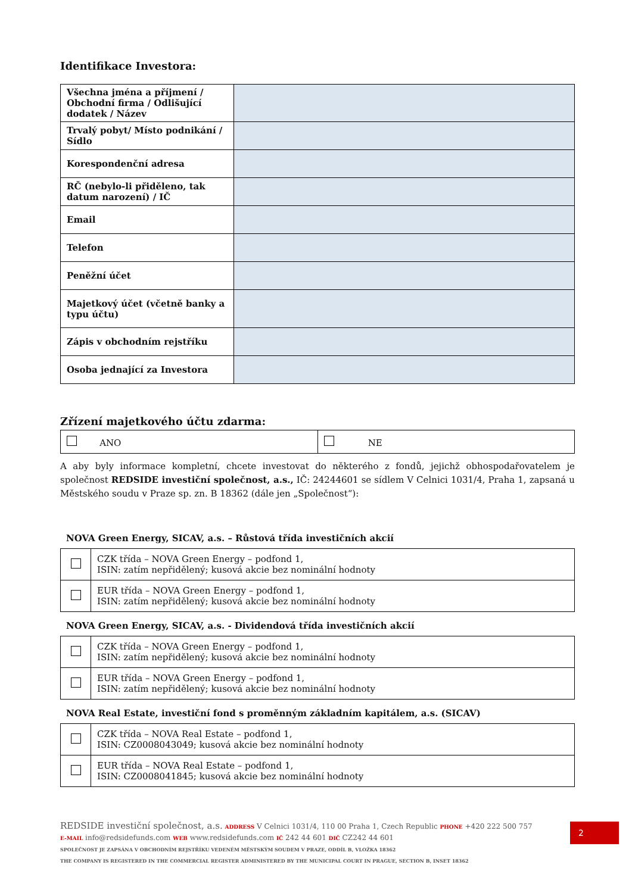Identifikace Investora:
| Všechna jména a příjmení / Obchodní firma / Odlišující dodatek / Název | |
| Trvalý pobyt/ Místo podnikání / Sídlo | |
| Korespondenční adresa | |
| RČ (nebylo-li přiděleno, tak datum narození) / IČ | |
| Email | |
| Telefon | |
| Peněžní účet | |
| Majetkový účet (včetně banky a typu účtu) | |
| Zápis v obchodním rejstříku | |
| Osoba jednající za Investora | |
Zřízení majetkového účtu zdarma:
| ANO | NE |
A aby byly informace kompletní, chcete investovat do některého z fondů, jejichž obhospodařovatelem je společnost REDSIDE investiční společnost, a.s., IČ: 24244601 se sídlem V Celnici 1031/4, Praha 1, zapsaná u Městského soudu v Praze sp. zn. B 18362 (dále jen „Společnost“):
NOVA Green Energy, SICAV, a.s. – Růstová třída investičních akcií
| | CZK třída – NOVA Green Energy – podfond 1, ISIN: zatím nepřidělený; kusová akcie bez nominální hodnoty |
| | EUR třída – NOVA Green Energy – podfond 1, ISIN: zatím nepřidělený; kusová akcie bez nominální hodnoty |
NOVA Green Energy, SICAV, a.s. - Dividendová třída investičních akcií
| | CZK třída – NOVA Green Energy – podfond 1, ISIN: zatím nepřidělený; kusová akcie bez nominální hodnoty |
| | EUR třída – NOVA Green Energy – podfond 1, ISIN: zatím nepřidělený; kusová akcie bez nominální hodnoty |
NOVA Real Estate, investiční fond s proměnným základním kapitálem, a.s. (SICAV)
| | CZK třída – NOVA Real Estate – podfond 1, ISIN: CZ0008043049; kusová akcie bez nominální hodnoty |
| | EUR třída – NOVA Real Estate – podfond 1, ISIN: CZ0008041845; kusová akcie bez nominální hodnoty |
REDSIDE investiční společnost, a.s. ADDRESS V Celnici 1031/4, 110 00 Praha 1, Czech Republic PHONE +420 222 500 757
E-MAIL info@redsidefunds.com WEB www.redsidefunds.com IČ 242 44 601 DIČ CZ242 44 601
SPOLEČNOST JE ZAPSÁNA V OBCHODNÍM REJSTŘÍKU VEDENÉM MĚSTSKÝM SOUDEM V PRAZE, ODDÍL B, VLOŽKA 18362
THE COMPANY IS REGISTERED IN THE COMMERCIAL REGISTER ADMINISTERED BY THE MUNICIPAL COURT IN PRAGUE, SECTION B, INSET 18362
2